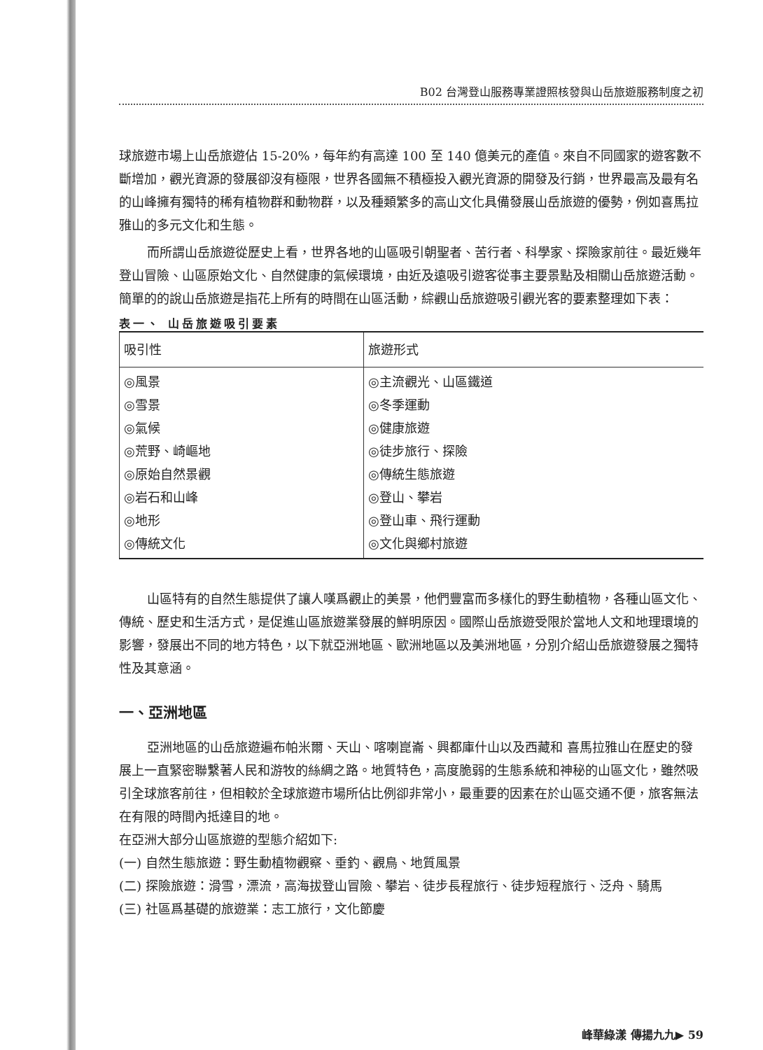B02 台灣登山服務專業證照核發與山岳旅遊服務制度之初
球旅遊市場上山岳旅遊佔 15-20%，每年約有高達 100 至 140 億美元的產值。來自不同國家的遊客數不斷增加，觀光資源的發展卻沒有極限，世界各國無不積極投入觀光資源的開發及行銷，世界最高及最有名的山峰擁有獨特的稀有植物群和動物群，以及種類繁多的高山文化具備發展山岳旅遊的優勢，例如喜馬拉雅山的多元文化和生態。
而所謂山岳旅遊從歷史上看，世界各地的山區吸引朝聖者、苦行者、科學家、探險家前往。最近幾年登山冒險、山區原始文化、自然健康的氣候環境，由近及遠吸引遊客從事主要景點及相關山岳旅遊活動。簡單的的說山岳旅遊是指花上所有的時間在山區活動，綜觀山岳旅遊吸引觀光客的要素整理如下表：
表一、 山岳旅遊吸引要素
| 吸引性 | 旅遊形式 |
| --- | --- |
| ◎風景 ◎雪景 ◎氣候 ◎荒野、崎嶇地 ◎原始自然景觀 ◎岩石和山峰 ◎地形 ◎傳統文化 | ◎主流觀光、山區鐵道 ◎冬季運動 ◎健康旅遊 ◎徒步旅行、探險 ◎傳統生態旅遊 ◎登山、攀岩 ◎登山車、飛行運動 ◎文化與鄉村旅遊 |
山區特有的自然生態提供了讓人嘆爲觀止的美景，他們豐富而多樣化的野生動植物，各種山區文化、傳統、歷史和生活方式，是促進山區旅遊業發展的鮮明原因。國際山岳旅遊受限於當地人文和地理環境的影響，發展出不同的地方特色，以下就亞洲地區、歐洲地區以及美洲地區，分別介紹山岳旅遊發展之獨特性及其意涵。
一、亞洲地區
亞洲地區的山岳旅遊遍布帕米爾、天山、喀喇崑崙、興都庫什山以及西藏和 喜馬拉雅山在歷史的發展上一直緊密聯繫著人民和游牧的絲綢之路。地質特色，高度脆弱的生態系統和神秘的山區文化，雖然吸引全球旅客前往，但相較於全球旅遊市場所佔比例卻非常小，最重要的因素在於山區交通不便，旅客無法在有限的時間內抵達目的地。
在亞洲大部分山區旅遊的型態介紹如下:
(一) 自然生態旅遊：野生動植物觀察、垂釣、觀鳥、地質風景
(二) 探險旅遊：滑雪，漂流，高海拔登山冒險、攀岩、徒步長程旅行、徒步短程旅行、泛舟、騎馬
(三) 社區爲基礎的旅遊業：志工旅行，文化節慶
峰華綠漾 傳揚九九▶ 59